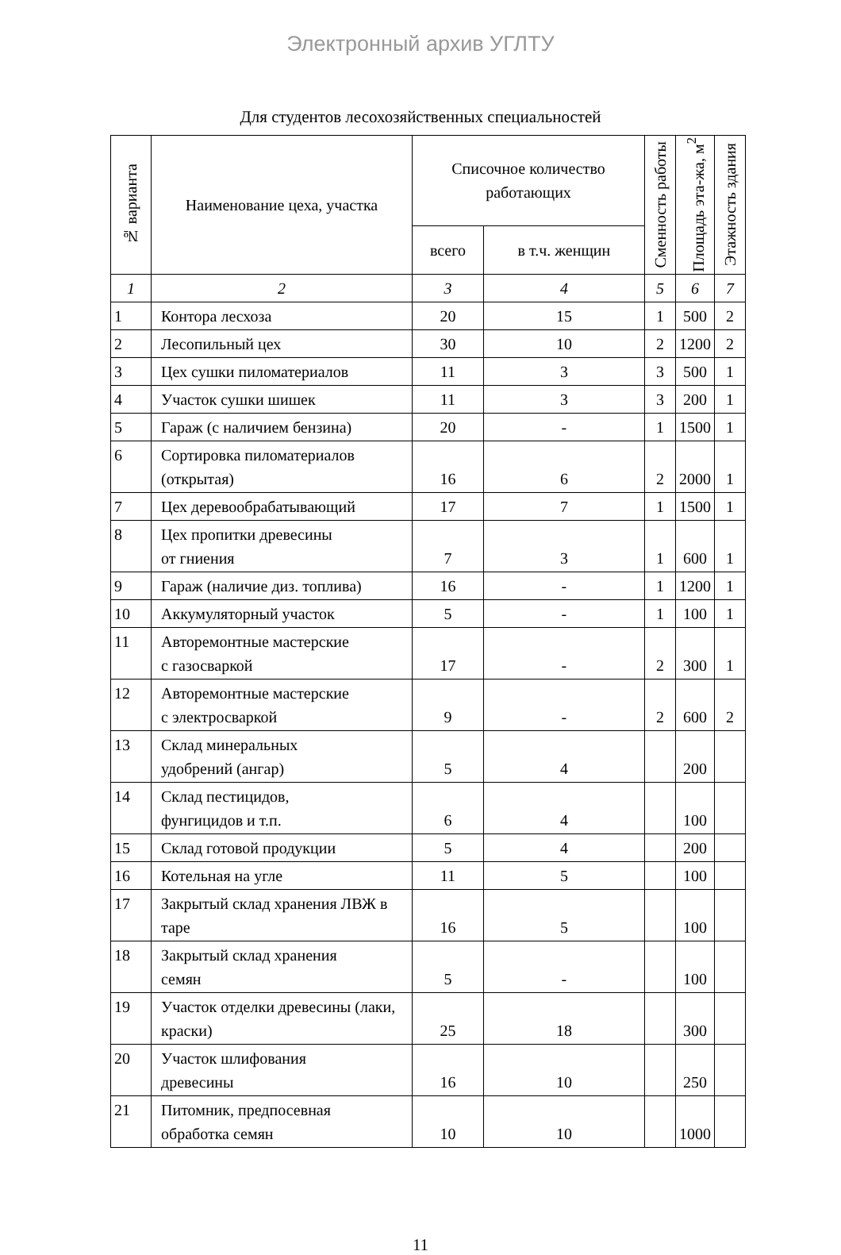Электронный архив УГЛТУ
Для студентов лесохозяйственных специальностей
| № варианта | Наименование цеха, участка | Списочное количество работающих | | Сменность работы | Площадь эта-жа, м<sup>2</sup> | Этажность здания |
| --- | --- | --- | --- | --- | --- | --- |
| | | всего | в т.ч. женщин | | | |
| 1 | 2 | 3 | 4 | 5 | 6 | 7 |
| 1 | Контора лесхоза | 20 | 15 | 1 | 500 | 2 |
| 2 | Лесопильный цех | 30 | 10 | 2 | 1200 | 2 |
| 3 | Цех сушки пиломатериалов | 11 | 3 | 3 | 500 | 1 |
| 4 | Участок сушки шишек | 11 | 3 | 3 | 200 | 1 |
| 5 | Гараж (с наличием бензина) | 20 | - | 1 | 1500 | 1 |
| 6 | Сортировка пиломатериалов (открытая) | 16 | 6 | 2 | 2000 | 1 |
| 7 | Цех деревообрабатывающий | 17 | 7 | 1 | 1500 | 1 |
| 8 | Цех пропитки древесины от гниения | 7 | 3 | 1 | 600 | 1 |
| 9 | Гараж (наличие диз. топлива) | 16 | - | 1 | 1200 | 1 |
| 10 | Аккумуляторный участок | 5 | - | 1 | 100 | 1 |
| 11 | Авторемонтные мастерские с газосваркой | 17 | - | 2 | 300 | 1 |
| 12 | Авторемонтные мастерские с электросваркой | 9 | - | 2 | 600 | 2 |
| 13 | Склад минеральных удобрений (ангар) | 5 | 4 | | 200 | |
| 14 | Склад пестицидов, фунгицидов и т.п. | 6 | 4 | | 100 | |
| 15 | Склад готовой продукции | 5 | 4 | | 200 | |
| 16 | Котельная на угле | 11 | 5 | | 100 | |
| 17 | Закрытый склад хранения ЛВЖ в таре | 16 | 5 | | 100 | |
| 18 | Закрытый склад хранения семян | 5 | - | | 100 | |
| 19 | Участок отделки древесины (лаки, краски) | 25 | 18 | | 300 | |
| 20 | Участок шлифования древесины | 16 | 10 | | 250 | |
| 21 | Питомник, предпосевная обработка семян | 10 | 10 | | 1000 | |
11